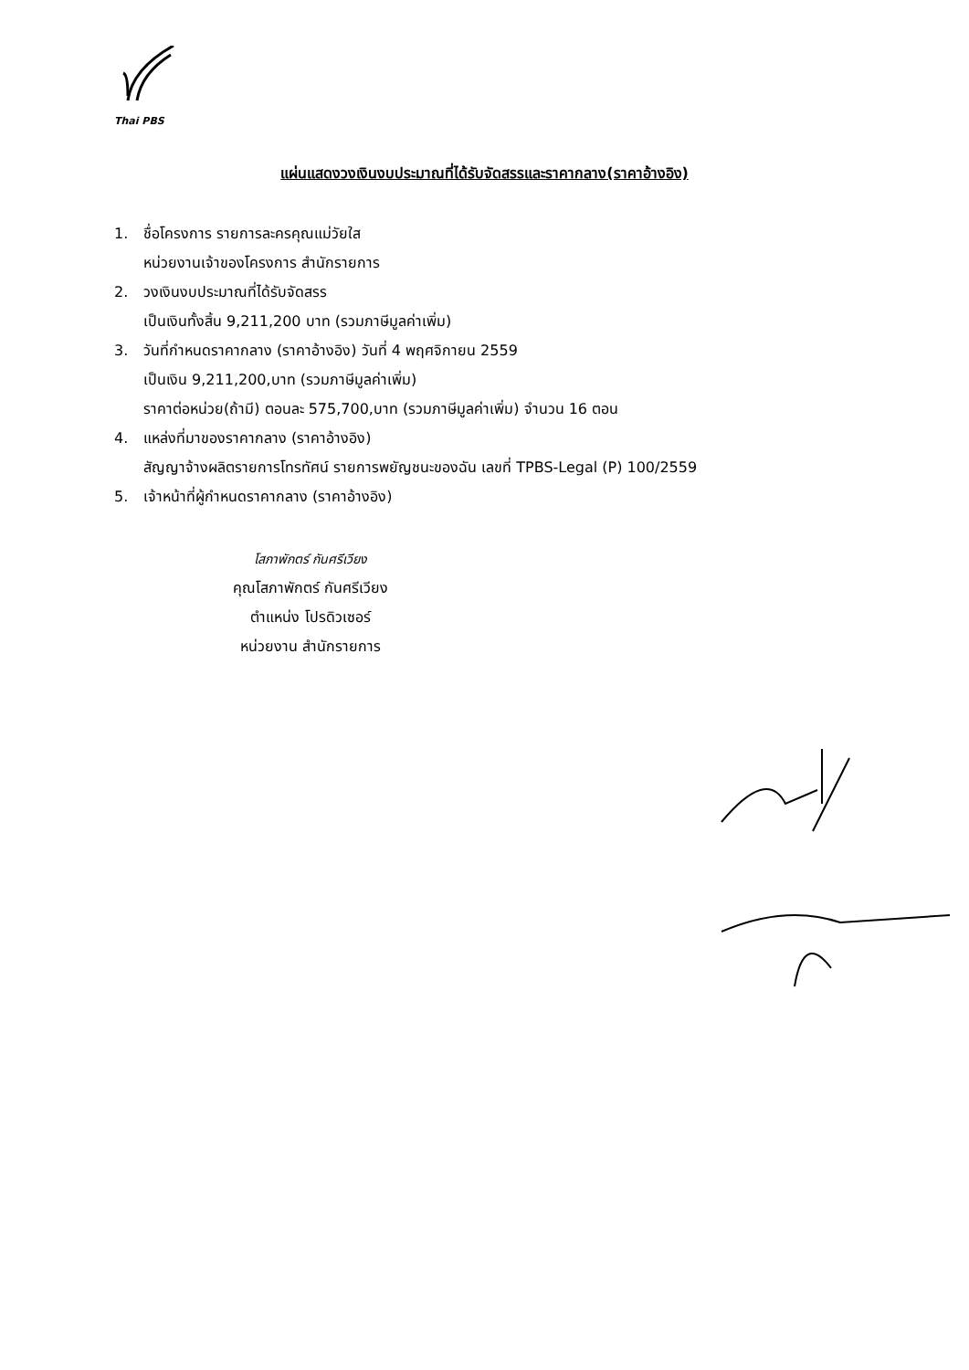Thai PBS
แผ่นแสดงวงเงินงบประมาณที่ได้รับจัดสรรและราคากลาง(ราคาอ้างอิง)
1. ชื่อโครงการ รายการละครคุณแม่วัยใส
หน่วยงานเจ้าของโครงการ สำนักรายการ
2. วงเงินงบประมาณที่ได้รับจัดสรร
เป็นเงินทั้งสิ้น 9,211,200 บาท (รวมภาษีมูลค่าเพิ่ม)
3. วันที่กำหนดราคากลาง (ราคาอ้างอิง) วันที่ 4 พฤศจิกายน 2559
เป็นเงิน 9,211,200,บาท (รวมภาษีมูลค่าเพิ่ม)
ราคาต่อหน่วย(ถ้ามี) ตอนละ 575,700,บาท (รวมภาษีมูลค่าเพิ่ม) จำนวน 16 ตอน
4. แหล่งที่มาของราคากลาง (ราคาอ้างอิง)
สัญญาจ้างผลิตรายการโทรทัศน์ รายการพยัญชนะของฉัน เลขที่ TPBS-Legal (P) 100/2559
5. เจ้าหน้าที่ผู้กำหนดราคากลาง (ราคาอ้างอิง)
โสภาพักตร์ กันศรีเวียง
คุณโสภาพักตร์ กันศรีเวียง
ตำแหน่ง โปรดิวเซอร์
หน่วยงาน สำนักรายการ